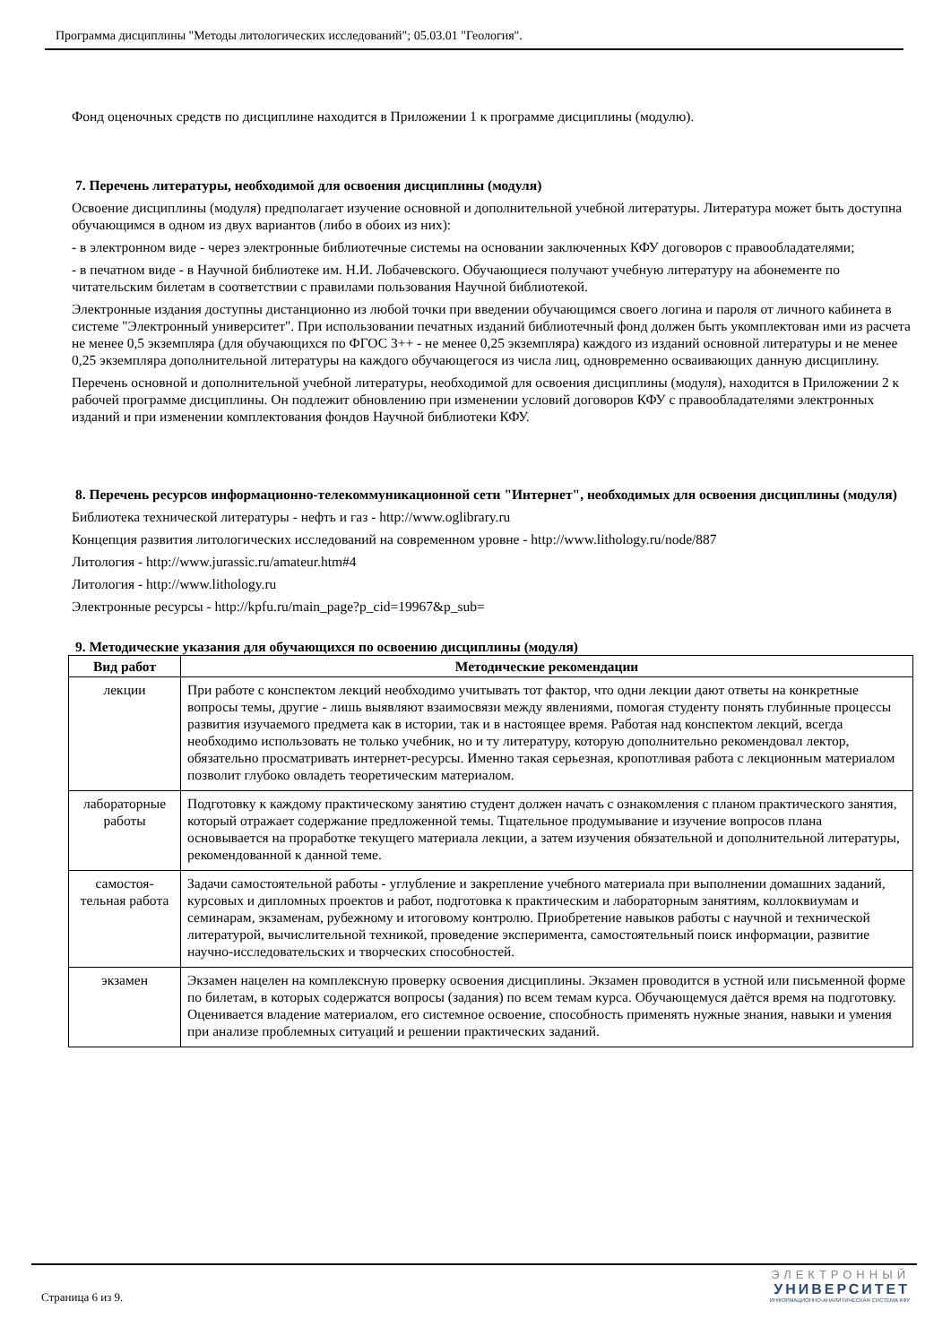Программа дисциплины "Методы литологических исследований"; 05.03.01 "Геология".
Фонд оценочных средств по дисциплине находится в Приложении 1 к программе дисциплины (модулю).
7. Перечень литературы, необходимой для освоения дисциплины (модуля)
Освоение дисциплины (модуля) предполагает изучение основной и дополнительной учебной литературы. Литература может быть доступна обучающимся в одном из двух вариантов (либо в обоих из них):
- в электронном виде - через электронные библиотечные системы на основании заключенных КФУ договоров с правообладателями;
- в печатном виде - в Научной библиотеке им. Н.И. Лобачевского. Обучающиеся получают учебную литературу на абонементе по читательским билетам в соответствии с правилами пользования Научной библиотекой.
Электронные издания доступны дистанционно из любой точки при введении обучающимся своего логина и пароля от личного кабинета в системе "Электронный университет". При использовании печатных изданий библиотечный фонд должен быть укомплектован ими из расчета не менее 0,5 экземпляра (для обучающихся по ФГОС 3++ - не менее 0,25 экземпляра) каждого из изданий основной литературы и не менее 0,25 экземпляра дополнительной литературы на каждого обучающегося из числа лиц, одновременно осваивающих данную дисциплину.
Перечень основной и дополнительной учебной литературы, необходимой для освоения дисциплины (модуля), находится в Приложении 2 к рабочей программе дисциплины. Он подлежит обновлению при изменении условий договоров КФУ с правообладателями электронных изданий и при изменении комплектования фондов Научной библиотеки КФУ.
8. Перечень ресурсов информационно-телекоммуникационной сети "Интернет", необходимых для освоения дисциплины (модуля)
Библиотека технической литературы - нефть и газ - http://www.oglibrary.ru
Концепция развития литологических исследований на современном уровне - http://www.lithology.ru/node/887
Литология - http://www.jurassic.ru/amateur.htm#4
Литология - http://www.lithology.ru
Электронные ресурсы - http://kpfu.ru/main_page?p_cid=19967&p_sub=
9. Методические указания для обучающихся по освоению дисциплины (модуля)
| Вид работ | Методические рекомендации |
| --- | --- |
| лекции | При работе с конспектом лекций необходимо учитывать тот фактор, что одни лекции дают ответы на конкретные вопросы темы, другие - лишь выявляют взаимосвязи между явлениями, помогая студенту понять глубинные процессы развития изучаемого предмета как в истории, так и в настоящее время. Работая над конспектом лекций, всегда необходимо использовать не только учебник, но и ту литературу, которую дополнительно рекомендовал лектор, обязательно просматривать интернет-ресурсы. Именно такая серьезная, кропотливая работа с лекционным материалом позволит глубоко овладеть теоретическим материалом. |
| лабораторные работы | Подготовку к каждому практическому занятию студент должен начать с ознакомления с планом практического занятия, который отражает содержание предложенной темы. Тщательное продумывание и изучение вопросов плана основывается на проработке текущего материала лекции, а затем изучения обязательной и дополнительной литературы, рекомендованной к данной теме. |
| самостоя-тельная работа | Задачи самостоятельной работы - углубление и закрепление учебного материала при выполнении домашних заданий, курсовых и дипломных проектов и работ, подготовка к практическим и лабораторным занятиям, коллоквиумам и семинарам, экзаменам, рубежному и итоговому контролю. Приобретение навыков работы с научной и технической литературой, вычислительной техникой, проведение эксперимента, самостоятельный поиск информации, развитие научно-исследовательских и творческих способностей. |
| экзамен | Экзамен нацелен на комплексную проверку освоения дисциплины. Экзамен проводится в устной или письменной форме по билетам, в которых содержатся вопросы (задания) по всем темам курса. Обучающемуся даётся время на подготовку. Оценивается владение материалом, его системное освоение, способность применять нужные знания, навыки и умения при анализе проблемных ситуаций и решении практических заданий. |
Страница 6 из 9.
ЭЛЕКТРОННЫЙ
УНИВЕРСИТЕТ
ИНФОРМАЦИОННО-АНАЛИТИЧЕСКАЯ СИСТЕМА КФУ